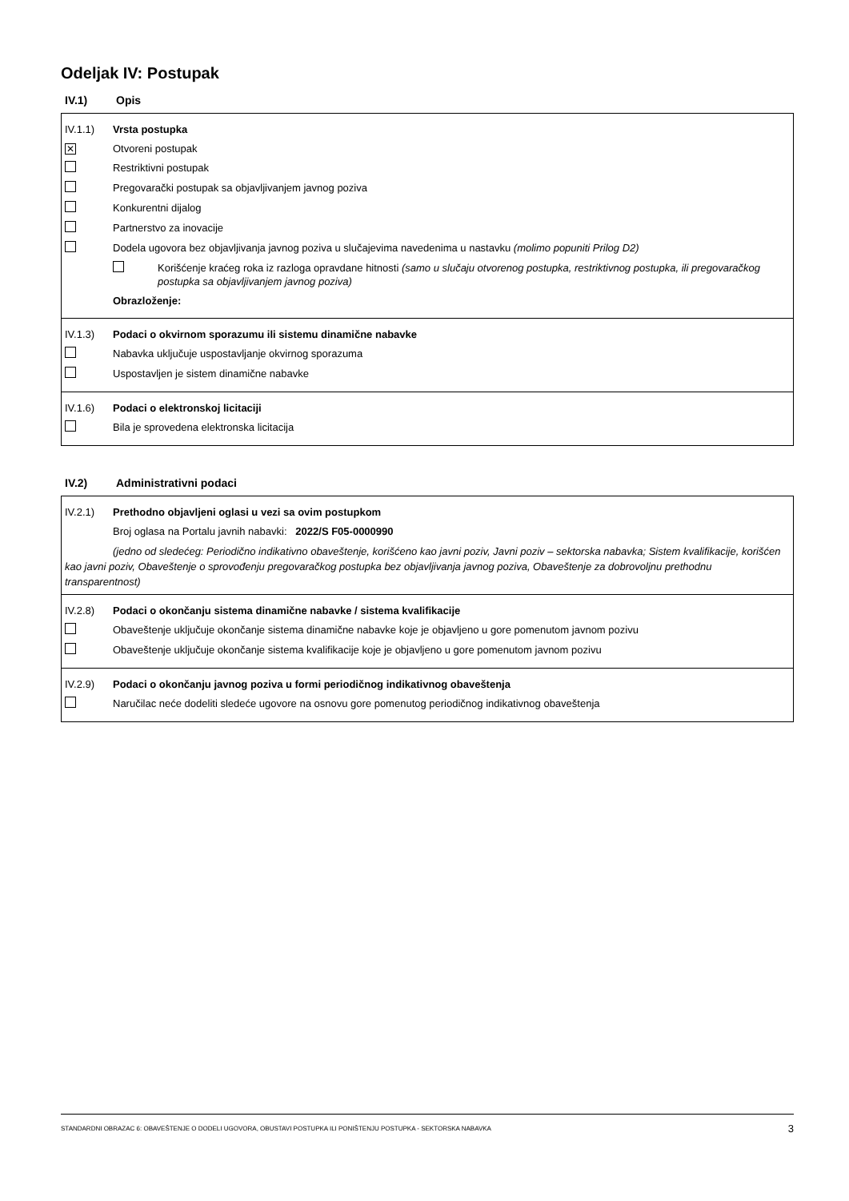Odeljak IV: Postupak
IV.1) Opis
IV.1.1) Vrsta postupka
✕ Otvoreni postupak
Restriktivni postupak
Pregovarački postupak sa objavljivanjem javnog poziva
Konkurentni dijalog
Partnerstvo za inovacije
Dodela ugovora bez objavljivanja javnog poziva u slučajevima navedenima u nastavku (molimo popuniti Prilog D2)
Korišćenje kraćeg roka iz razloga opravdane hitnosti (samo u slučaju otvorenog postupka, restriktivnog postupka, ili pregovaračkog postupka sa objavljivanjem javnog poziva)
Obrazloženje:
IV.1.3) Podaci o okvirnom sporazumu ili sistemu dinamične nabavke
Nabavka uključuje uspostavljanje okvirnog sporazuma
Uspostavljen je sistem dinamične nabavke
IV.1.6) Podaci o elektronskoj licitaciji
Bila je sprovedena elektronska licitacija
IV.2) Administrativni podaci
IV.2.1) Prethodno objavljeni oglasi u vezi sa ovim postupkom
Broj oglasa na Portalu javnih nabavki: 2022/S F05-0000990
(jedno od sledećeg: Periodično indikativno obaveštenje, korišćeno kao javni poziv, Javni poziv – sektorska nabavka; Sistem kvalifikacije, korišćen kao javni poziv, Obaveštenje o sprovođenju pregovaračkog postupka bez objavljivanja javnog poziva, Obaveštenje za dobrovoljnu prethodnu transparentnost)
IV.2.8) Podaci o okončanju sistema dinamične nabavke / sistema kvalifikacije
Obaveštenje uključuje okončanje sistema dinamične nabavke koje je objavljeno u gore pomenutom javnom pozivu
Obaveštenje uključuje okončanje sistema kvalifikacije koje je objavljeno u gore pomenutom javnom pozivu
IV.2.9) Podaci o okončanju javnog poziva u formi periodičnog indikativnog obaveštenja
Naručilac neće dodeliti sledeće ugovore na osnovu gore pomenutog periodičnog indikativnog obaveštenja
STANDARDNI OBRAZAC 6: OBAVEŠTENJE O DODELI UGOVORA, OBUSTAVI POSTUPKA ILI PONIŠTENJU POSTUPKA - SEKTORSKA NABAVKA 3